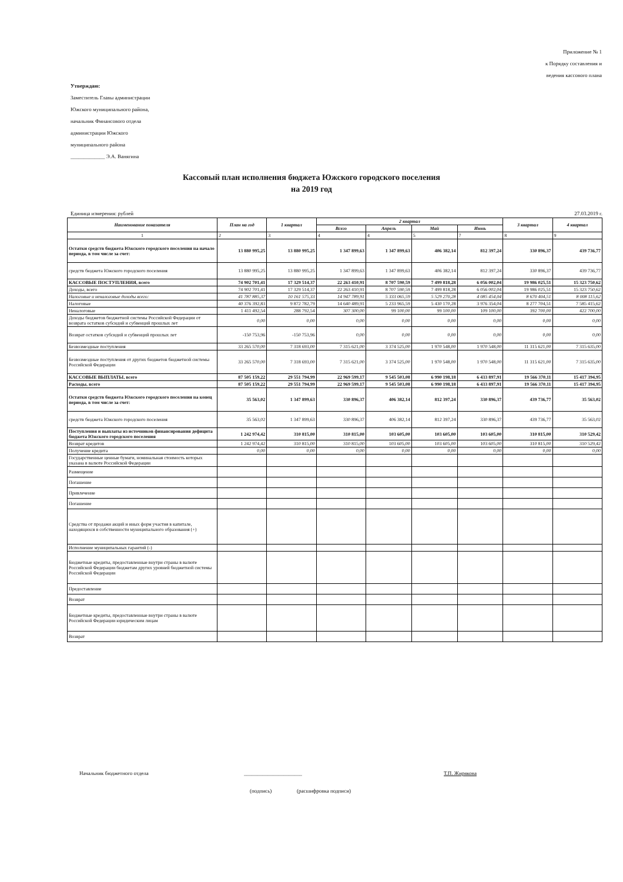Приложение № 1
к Порядку составления и
ведения кассового плана
Утверждаю:
Заместитель Главы администрации
Южского муниципального района,
начальник Финансового отдела
администрации Южского
муниципального района
_____________ Э.А. Ванягина
Кассовый план исполнения бюджета Южского городского поселения
на 2019 год
Единица измерения: рублей 27.03.2019 г.
| Наименование показателя | План на год | 1 квартал | 2 квартал | | | | 3 квартал | 4 квартал |
| --- | --- | --- | --- | --- | --- | --- | --- | --- |
| | | | Всего | Апрель | Май | Июнь | | |
| 1 | 2 | 3 | 4 | 4 | 5 | 7 | 8 | 9 |
| Остатки средств бюджета Южского городского поселения на начало периода, в том числе за счет: | 13 880 995,25 | 13 880 995,25 | 1 347 899,63 | 1 347 899,63 | 406 382,14 | 812 397,24 | 330 896,37 | 439 736,77 |
| средств бюджета Южского городского поселения | 13 880 995,25 | 13 880 995,25 | 1 347 899,63 | 1 347 899,63 | 406 382,14 | 812 397,24 | 330 896,37 | 439 736,77 |
| КАССОВЫЕ ПОСТУПЛЕНИЯ, всего | 74 902 701,41 | 17 329 514,37 | 22 263 410,91 | 8 707 590,59 | 7 499 818,28 | 6 056 002,04 | 19 986 025,51 | 15 323 750,62 |
| Доходы, всего | 74 902 701,41 | 17 329 514,37 | 22 263 410,91 | 8 707 590,59 | 7 499 818,28 | 6 056 002,04 | 19 986 025,51 | 15 323 750,62 |
| Налоговые и неналоговые доходы всего: | 41 787 885,37 | 10 161 575,33 | 14 947 789,91 | 5 333 065,59 | 5 529 270,28 | 4 085 454,04 | 8 670 404,51 | 8 008 115,62 |
| Налоговые | 40 376 392,83 | 9 872 782,79 | 14 640 489,91 | 5 233 965,59 | 5 430 170,28 | 3 976 354,04 | 8 277 704,51 | 7 585 415,62 |
| Неналоговые | 1 411 492,54 | 288 792,54 | 307 300,00 | 99 100,00 | 99 100,00 | 109 100,00 | 392 700,00 | 422 700,00 |
| Доходы бюджетов бюджетной системы Российской Федерации от возврата остатков субсидий и субвенций прошлых лет | 0,00 | 0,00 | 0,00 | 0,00 | 0,00 | 0,00 | 0,00 | 0,00 |
| Возврат остатков субсидий и субвенций прошлых лет | -150 753,96 | -150 753,96 | 0,00 | 0,00 | 0,00 | 0,00 | 0,00 | 0,00 |
| Безвозмездные поступления | 33 265 570,00 | 7 318 693,00 | 7 315 621,00 | 3 374 525,00 | 1 970 548,00 | 1 970 548,00 | 11 315 621,00 | 7 315 635,00 |
| Безвозмездные поступления от других бюджетов бюджетной системы Российской Федерации | 33 265 570,00 | 7 318 693,00 | 7 315 621,00 | 3 374 525,00 | 1 970 548,00 | 1 970 548,00 | 11 315 621,00 | 7 315 635,00 |
| КАССОВЫЕ ВЫПЛАТЫ, всего | 87 505 159,22 | 29 551 794,99 | 22 969 599,17 | 9 545 503,08 | 6 990 198,18 | 6 433 897,91 | 19 566 370,11 | 15 417 394,95 |
| Расходы, всего | 87 505 159,22 | 29 551 794,99 | 22 969 599,17 | 9 545 503,08 | 6 990 198,18 | 6 433 897,91 | 19 566 370,11 | 15 417 394,95 |
| Остатки средств бюджета Южского городского поселения на конец периода, в том числе за счет: | 35 563,02 | 1 347 899,63 | 330 896,37 | 406 382,14 | 812 397,24 | 330 896,37 | 439 736,77 | 35 563,02 |
| средств бюджета Южского городского поселения | 35 563,02 | 1 347 899,63 | 330 896,37 | 406 382,14 | 812 397,24 | 330 896,37 | 439 736,77 | 35 563,02 |
| Поступления и выплаты из источников финансирования дефицита бюджета Южского городского поселения | 1 242 974,42 | 310 815,00 | 310 815,00 | 103 605,00 | 103 605,00 | 103 605,00 | 310 815,00 | 310 529,42 |
| Возврат кредитов | 1 242 974,42 | 310 815,00 | 310 815,00 | 103 605,00 | 103 605,00 | 103 605,00 | 310 815,00 | 310 529,42 |
| Получение кредита | 0,00 | 0,00 | 0,00 | 0,00 | 0,00 | 0,00 | 0,00 | 0,00 |
| Государственные ценные бумаги, номинальная стоимость которых указана в валюте Российской Федерации | | | | | | | | |
| Размещение | | | | | | | | |
| Погашение | | | | | | | | |
| Привлечение | | | | | | | | |
| Погашение | | | | | | | | |
| Средства от продажи акций и иных форм участия в капитале, находящихся в собственности муниципального образования (+) | | | | | | | | |
| Исполнение муниципальных гарантий (-) | | | | | | | | |
| Бюджетные кредиты, предоставленные внутри страны в валюте Российской Федерации бюджетам других уровней бюджетной системы Российской Федерации | | | | | | | | |
| Предоставление | | | | | | | | |
| Возврат | | | | | | | | |
| Бюджетные кредиты, предоставленные внутри страны в валюте Российской Федерации юридическим лицам | | | | | | | | |
| Возврат | | | | | | | | |
Начальник бюджетного отдела ______________________ Т.П. Жирякова
(подпись) (расшифровка подписи)